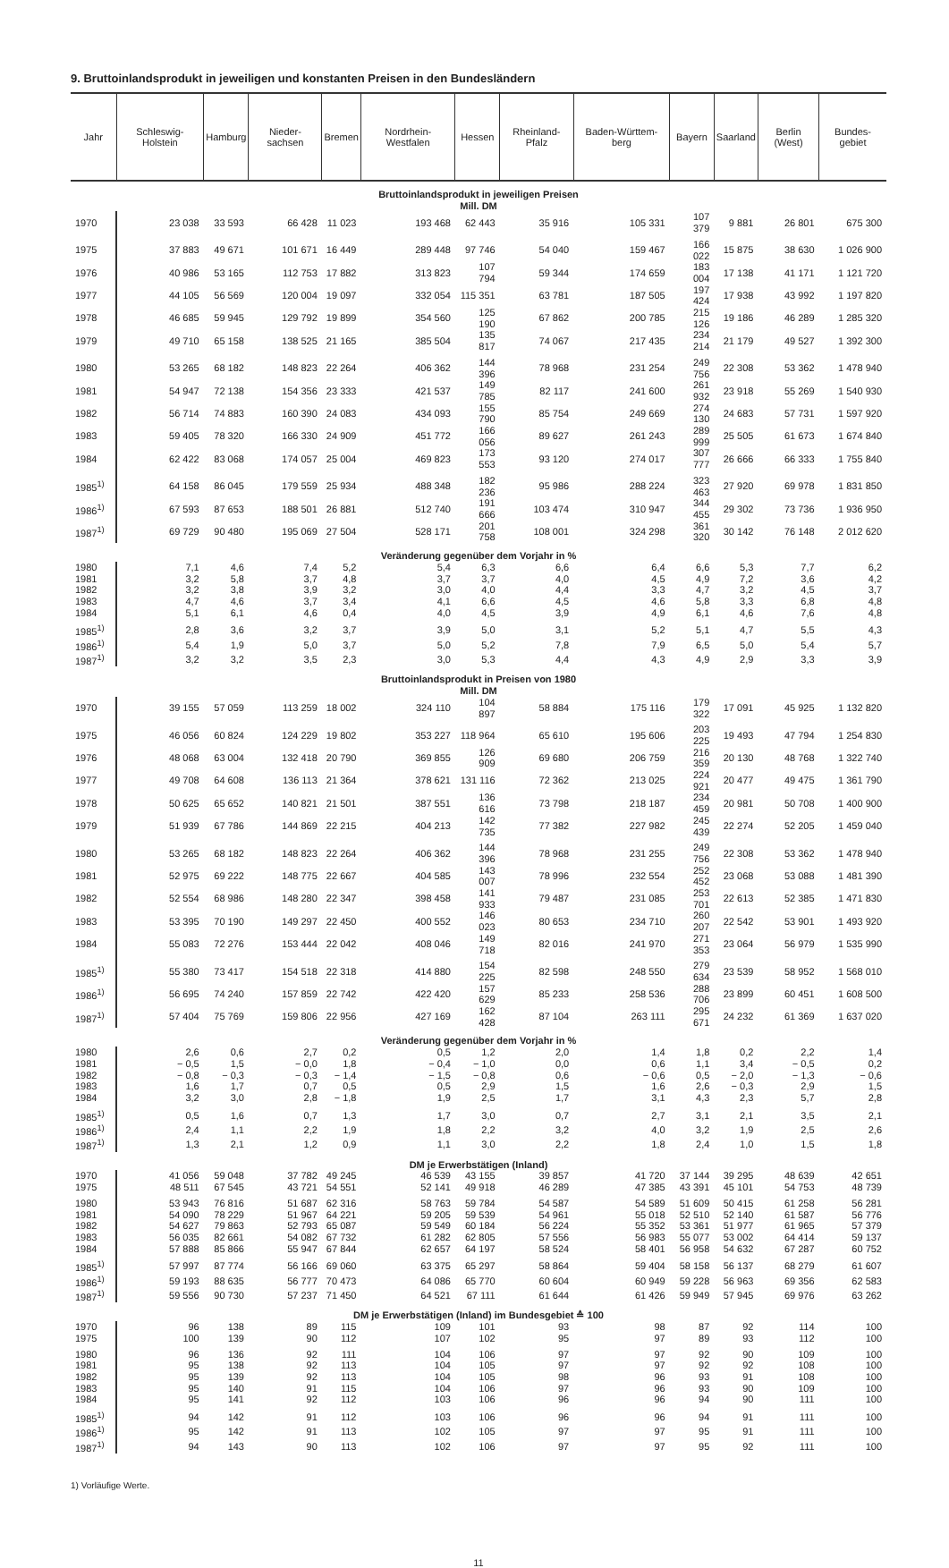9. Bruttoinlandsprodukt in jeweiligen und konstanten Preisen in den Bundesländern
| Jahr | Schleswig-Holstein | Hamburg | Nieder-sachsen | Bremen | Nordrhein-Westfalen | Hessen | Rheinland-Pfalz | Baden-Württem-berg | Bayern | Saarland | Berlin (West) | Bundes-gebiet |
| --- | --- | --- | --- | --- | --- | --- | --- | --- | --- | --- | --- | --- |
| Bruttoinlandsprodukt in jeweiligen Preisen Mill. DM | | | | | | | | | | | | |
| 1970 | 23 038 | 33 593 | 66 428 | 11 023 | 193 468 | 62 443 | 35 916 | 105 331 | 107 379 | 9 881 | 26 801 | 675 300 |
| 1975 | 37 883 | 49 671 | 101 671 | 16 449 | 289 448 | 97 746 | 54 040 | 159 467 | 166 022 | 15 875 | 38 630 | 1 026 900 |
| 1976 | 40 986 | 53 165 | 112 753 | 17 882 | 313 823 | 107 794 | 59 344 | 174 659 | 183 004 | 17 138 | 41 171 | 1 121 720 |
| 1977 | 44 105 | 56 569 | 120 004 | 19 097 | 332 054 | 115 351 | 63 781 | 187 505 | 197 424 | 17 938 | 43 992 | 1 197 820 |
| 1978 | 46 685 | 59 945 | 129 792 | 19 899 | 354 560 | 125 190 | 67 862 | 200 785 | 215 126 | 19 186 | 46 289 | 1 285 320 |
| 1979 | 49 710 | 65 158 | 138 525 | 21 165 | 385 504 | 135 817 | 74 067 | 217 435 | 234 214 | 21 179 | 49 527 | 1 392 300 |
| 1980 | 53 265 | 68 182 | 148 823 | 22 264 | 406 362 | 144 396 | 78 968 | 231 254 | 249 756 | 22 308 | 53 362 | 1 478 940 |
| 1981 | 54 947 | 72 138 | 154 356 | 23 333 | 421 537 | 149 785 | 82 117 | 241 600 | 261 932 | 23 918 | 55 269 | 1 540 930 |
| 1982 | 56 714 | 74 883 | 160 390 | 24 083 | 434 093 | 155 790 | 85 754 | 249 669 | 274 130 | 24 683 | 57 731 | 1 597 920 |
| 1983 | 59 405 | 78 320 | 166 330 | 24 909 | 451 772 | 166 056 | 89 627 | 261 243 | 289 999 | 25 505 | 61 673 | 1 674 840 |
| 1984 | 62 422 | 83 068 | 174 057 | 25 004 | 469 823 | 173 553 | 93 120 | 274 017 | 307 777 | 26 666 | 66 333 | 1 755 840 |
| 1985<sup>1)</sup> | 64 158 | 86 045 | 179 559 | 25 934 | 488 348 | 182 236 | 95 986 | 288 224 | 323 463 | 27 920 | 69 978 | 1 831 850 |
| 1986<sup>1)</sup> | 67 593 | 87 653 | 188 501 | 26 881 | 512 740 | 191 666 | 103 474 | 310 947 | 344 455 | 29 302 | 73 736 | 1 936 950 |
| 1987<sup>1)</sup> | 69 729 | 90 480 | 195 069 | 27 504 | 528 171 | 201 758 | 108 001 | 324 298 | 361 320 | 30 142 | 76 148 | 2 012 620 |
| Veränderung gegenüber dem Vorjahr in % | | | | | | | | | | | | |
| 1980 | 7,1 | 4,6 | 7,4 | 5,2 | 5,4 | 6,3 | 6,6 | 6,4 | 6,6 | 5,3 | 7,7 | 6,2 |
| 1981 | 3,2 | 5,8 | 3,7 | 4,8 | 3,7 | 3,7 | 4,0 | 4,5 | 4,9 | 7,2 | 3,6 | 4,2 |
| 1982 | 3,2 | 3,8 | 3,9 | 3,2 | 3,0 | 4,0 | 4,4 | 3,3 | 4,7 | 3,2 | 4,5 | 3,7 |
| 1983 | 4,7 | 4,6 | 3,7 | 3,4 | 4,1 | 6,6 | 4,5 | 4,6 | 5,8 | 3,3 | 6,8 | 4,8 |
| 1984 | 5,1 | 6,1 | 4,6 | 0,4 | 4,0 | 4,5 | 3,9 | 4,9 | 6,1 | 4,6 | 7,6 | 4,8 |
| 1985<sup>1)</sup> | 2,8 | 3,6 | 3,2 | 3,7 | 3,9 | 5,0 | 3,1 | 5,2 | 5,1 | 4,7 | 5,5 | 4,3 |
| 1986<sup>1)</sup> | 5,4 | 1,9 | 5,0 | 3,7 | 5,0 | 5,2 | 7,8 | 7,9 | 6,5 | 5,0 | 5,4 | 5,7 |
| 1987<sup>1)</sup> | 3,2 | 3,2 | 3,5 | 2,3 | 3,0 | 5,3 | 4,4 | 4,3 | 4,9 | 2,9 | 3,3 | 3,9 |
| Bruttoinlandsprodukt in Preisen von 1980 Mill. DM | | | | | | | | | | | | |
| 1970 | 39 155 | 57 059 | 113 259 | 18 002 | 324 110 | 104 897 | 58 884 | 175 116 | 179 322 | 17 091 | 45 925 | 1 132 820 |
| 1975 | 46 056 | 60 824 | 124 229 | 19 802 | 353 227 | 118 964 | 65 610 | 195 606 | 203 225 | 19 493 | 47 794 | 1 254 830 |
| 1976 | 48 068 | 63 004 | 132 418 | 20 790 | 369 855 | 126 909 | 69 680 | 206 759 | 216 359 | 20 130 | 48 768 | 1 322 740 |
| 1977 | 49 708 | 64 608 | 136 113 | 21 364 | 378 621 | 131 116 | 72 362 | 213 025 | 224 921 | 20 477 | 49 475 | 1 361 790 |
| 1978 | 50 625 | 65 652 | 140 821 | 21 501 | 387 551 | 136 616 | 73 798 | 218 187 | 234 459 | 20 981 | 50 708 | 1 400 900 |
| 1979 | 51 939 | 67 786 | 144 869 | 22 215 | 404 213 | 142 735 | 77 382 | 227 982 | 245 439 | 22 274 | 52 205 | 1 459 040 |
| 1980 | 53 265 | 68 182 | 148 823 | 22 264 | 406 362 | 144 396 | 78 968 | 231 255 | 249 756 | 22 308 | 53 362 | 1 478 940 |
| 1981 | 52 975 | 69 222 | 148 775 | 22 667 | 404 585 | 143 007 | 78 996 | 232 554 | 252 452 | 23 068 | 53 088 | 1 481 390 |
| 1982 | 52 554 | 68 986 | 148 280 | 22 347 | 398 458 | 141 933 | 79 487 | 231 085 | 253 701 | 22 613 | 52 385 | 1 471 830 |
| 1983 | 53 395 | 70 190 | 149 297 | 22 450 | 400 552 | 146 023 | 80 653 | 234 710 | 260 207 | 22 542 | 53 901 | 1 493 920 |
| 1984 | 55 083 | 72 276 | 153 444 | 22 042 | 408 046 | 149 718 | 82 016 | 241 970 | 271 353 | 23 064 | 56 979 | 1 535 990 |
| 1985<sup>1)</sup> | 55 380 | 73 417 | 154 518 | 22 318 | 414 880 | 154 225 | 82 598 | 248 550 | 279 634 | 23 539 | 58 952 | 1 568 010 |
| 1986<sup>1)</sup> | 56 695 | 74 240 | 157 859 | 22 742 | 422 420 | 157 629 | 85 233 | 258 536 | 288 706 | 23 899 | 60 451 | 1 608 500 |
| 1987<sup>1)</sup> | 57 404 | 75 769 | 159 806 | 22 956 | 427 169 | 162 428 | 87 104 | 263 111 | 295 671 | 24 232 | 61 369 | 1 637 020 |
| Veränderung gegenüber dem Vorjahr in % | | | | | | | | | | | | |
| 1980 | 2,6 | 0,6 | 2,7 | 0,2 | 0,5 | 1,2 | 2,0 | 1,4 | 1,8 | 0,2 | 2,2 | 1,4 |
| 1981 | − 0,5 | 1,5 | − 0,0 | 1,8 | − 0,4 | − 1,0 | 0,0 | 0,6 | 1,1 | 3,4 | − 0,5 | 0,2 |
| 1982 | − 0,8 | − 0,3 | − 0,3 | − 1,4 | − 1,5 | − 0,8 | 0,6 | − 0,6 | 0,5 | − 2,0 | − 1,3 | − 0,6 |
| 1983 | 1,6 | 1,7 | 0,7 | 0,5 | 0,5 | 2,9 | 1,5 | 1,6 | 2,6 | − 0,3 | 2,9 | 1,5 |
| 1984 | 3,2 | 3,0 | 2,8 | − 1,8 | 1,9 | 2,5 | 1,7 | 3,1 | 4,3 | 2,3 | 5,7 | 2,8 |
| 1985<sup>1)</sup> | 0,5 | 1,6 | 0,7 | 1,3 | 1,7 | 3,0 | 0,7 | 2,7 | 3,1 | 2,1 | 3,5 | 2,1 |
| 1986<sup>1)</sup> | 2,4 | 1,1 | 2,2 | 1,9 | 1,8 | 2,2 | 3,2 | 4,0 | 3,2 | 1,9 | 2,5 | 2,6 |
| 1987<sup>1)</sup> | 1,3 | 2,1 | 1,2 | 0,9 | 1,1 | 3,0 | 2,2 | 1,8 | 2,4 | 1,0 | 1,5 | 1,8 |
| DM je Erwerbstätigen (Inland) | | | | | | | | | | | | |
| 1970 | 41 056 | 59 048 | 37 782 | 49 245 | 46 539 | 43 155 | 39 857 | 41 720 | 37 144 | 39 295 | 48 639 | 42 651 |
| 1975 | 48 511 | 67 545 | 43 721 | 54 551 | 52 141 | 49 918 | 46 289 | 47 385 | 43 391 | 45 101 | 54 753 | 48 739 |
| 1980 | 53 943 | 76 816 | 51 687 | 62 316 | 58 763 | 59 784 | 54 587 | 54 589 | 51 609 | 50 415 | 61 258 | 56 281 |
| 1981 | 54 090 | 78 229 | 51 967 | 64 221 | 59 205 | 59 539 | 54 961 | 55 018 | 52 510 | 52 140 | 61 587 | 56 776 |
| 1982 | 54 627 | 79 863 | 52 793 | 65 087 | 59 549 | 60 184 | 56 224 | 55 352 | 53 361 | 51 977 | 61 965 | 57 379 |
| 1983 | 56 035 | 82 661 | 54 082 | 67 732 | 61 282 | 62 805 | 57 556 | 56 983 | 55 077 | 53 002 | 64 414 | 59 137 |
| 1984 | 57 888 | 85 866 | 55 947 | 67 844 | 62 657 | 64 197 | 58 524 | 58 401 | 56 958 | 54 632 | 67 287 | 60 752 |
| 1985<sup>1)</sup> | 57 997 | 87 774 | 56 166 | 69 060 | 63 375 | 65 297 | 58 864 | 59 404 | 58 158 | 56 137 | 68 279 | 61 607 |
| 1986<sup>1)</sup> | 59 193 | 88 635 | 56 777 | 70 473 | 64 086 | 65 770 | 60 604 | 60 949 | 59 228 | 56 963 | 69 356 | 62 583 |
| 1987<sup>1)</sup> | 59 556 | 90 730 | 57 237 | 71 450 | 64 521 | 67 111 | 61 644 | 61 426 | 59 949 | 57 945 | 69 976 | 63 262 |
| DM je Erwerbstätigen (Inland) im Bundesgebiet ≙ 100 | | | | | | | | | | | | |
| 1970 | 96 | 138 | 89 | 115 | 109 | 101 | 93 | 98 | 87 | 92 | 114 | 100 |
| 1975 | 100 | 139 | 90 | 112 | 107 | 102 | 95 | 97 | 89 | 93 | 112 | 100 |
| 1980 | 96 | 136 | 92 | 111 | 104 | 106 | 97 | 97 | 92 | 90 | 109 | 100 |
| 1981 | 95 | 138 | 92 | 113 | 104 | 105 | 97 | 97 | 92 | 92 | 108 | 100 |
| 1982 | 95 | 139 | 92 | 113 | 104 | 105 | 98 | 96 | 93 | 91 | 108 | 100 |
| 1983 | 95 | 140 | 91 | 115 | 104 | 106 | 97 | 96 | 93 | 90 | 109 | 100 |
| 1984 | 95 | 141 | 92 | 112 | 103 | 106 | 96 | 96 | 94 | 90 | 111 | 100 |
| 1985<sup>1)</sup> | 94 | 142 | 91 | 112 | 103 | 106 | 96 | 96 | 94 | 91 | 111 | 100 |
| 1986<sup>1)</sup> | 95 | 142 | 91 | 113 | 102 | 105 | 97 | 97 | 95 | 91 | 111 | 100 |
| 1987<sup>1)</sup> | 94 | 143 | 90 | 113 | 102 | 106 | 97 | 97 | 95 | 92 | 111 | 100 |
1) Vorläufige Werte.
11